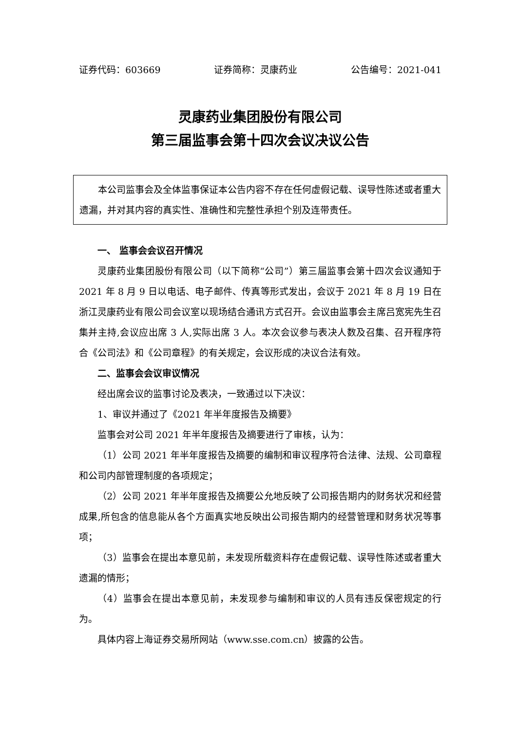证券代码：603669 证券简称：灵康药业 公告编号：2021-041
灵康药业集团股份有限公司
第三届监事会第十四次会议决议公告
本公司监事会及全体监事保证本公告内容不存在任何虚假记载、误导性陈述或者重大遗漏，并对其内容的真实性、准确性和完整性承担个别及连带责任。
一、 监事会会议召开情况
灵康药业集团股份有限公司（以下简称“公司”）第三届监事会第十四次会议通知于 2021 年 8 月 9 日以电话、电子邮件、传真等形式发出，会议于 2021 年 8 月 19 日在浙江灵康药业有限公司会议室以现场结合通讯方式召开。会议由监事会主席吕宽宪先生召集并主持,会议应出席 3 人,实际出席 3 人。本次会议参与表决人数及召集、召开程序符合《公司法》和《公司章程》的有关规定，会议形成的决议合法有效。
二、监事会会议审议情况
经出席会议的监事讨论及表决，一致通过以下决议：
1、审议并通过了《2021 年半年度报告及摘要》
监事会对公司 2021 年半年度报告及摘要进行了审核，认为：
（1）公司 2021 年半年度报告及摘要的编制和审议程序符合法律、法规、公司章程和公司内部管理制度的各项规定；
（2）公司 2021 年半年度报告及摘要公允地反映了公司报告期内的财务状况和经营成果,所包含的信息能从各个方面真实地反映出公司报告期内的经营管理和财务状况等事项；
（3）监事会在提出本意见前，未发现所载资料存在虚假记载、误导性陈述或者重大遗漏的情形；
（4）监事会在提出本意见前，未发现参与编制和审议的人员有违反保密规定的行为。
具体内容上海证券交易所网站（www.sse.com.cn）披露的公告。